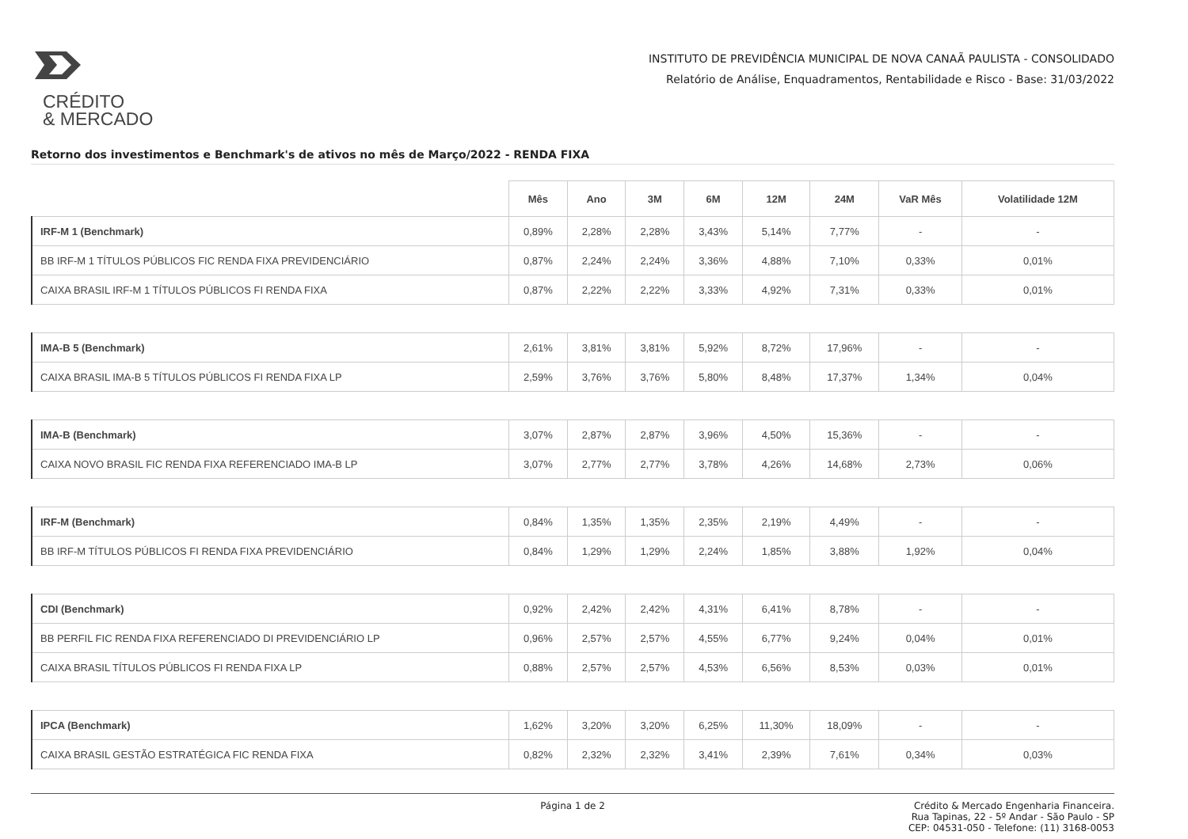CRÉDITO
& MERCADO
INSTITUTO DE PREVIDÊNCIA MUNICIPAL DE NOVA CANAÃ PAULISTA - CONSOLIDADO
Relatório de Análise, Enquadramentos, Rentabilidade e Risco - Base: 31/03/2022
Retorno dos investimentos e Benchmark's de ativos no mês de Março/2022 - RENDA FIXA
| | Mês | Ano | 3M | 6M | 12M | 24M | VaR Mês | Volatilidade 12M |
| --- | --- | --- | --- | --- | --- | --- | --- | --- |
| IRF-M 1 (Benchmark) | 0,89% | 2,28% | 2,28% | 3,43% | 5,14% | 7,77% | - | - |
| BB IRF-M 1 TÍTULOS PÚBLICOS FIC RENDA FIXA PREVIDENCIÁRIO | 0,87% | 2,24% | 2,24% | 3,36% | 4,88% | 7,10% | 0,33% | 0,01% |
| CAIXA BRASIL IRF-M 1 TÍTULOS PÚBLICOS FI RENDA FIXA | 0,87% | 2,22% | 2,22% | 3,33% | 4,92% | 7,31% | 0,33% | 0,01% |
| IMA-B 5 (Benchmark) | 2,61% | 3,81% | 3,81% | 5,92% | 8,72% | 17,96% | - | - |
| CAIXA BRASIL IMA-B 5 TÍTULOS PÚBLICOS FI RENDA FIXA LP | 2,59% | 3,76% | 3,76% | 5,80% | 8,48% | 17,37% | 1,34% | 0,04% |
| IMA-B (Benchmark) | 3,07% | 2,87% | 2,87% | 3,96% | 4,50% | 15,36% | - | - |
| CAIXA NOVO BRASIL FIC RENDA FIXA REFERENCIADO IMA-B LP | 3,07% | 2,77% | 2,77% | 3,78% | 4,26% | 14,68% | 2,73% | 0,06% |
| IRF-M (Benchmark) | 0,84% | 1,35% | 1,35% | 2,35% | 2,19% | 4,49% | - | - |
| BB IRF-M TÍTULOS PÚBLICOS FI RENDA FIXA PREVIDENCIÁRIO | 0,84% | 1,29% | 1,29% | 2,24% | 1,85% | 3,88% | 1,92% | 0,04% |
| CDI (Benchmark) | 0,92% | 2,42% | 2,42% | 4,31% | 6,41% | 8,78% | - | - |
| BB PERFIL FIC RENDA FIXA REFERENCIADO DI PREVIDENCIÁRIO LP | 0,96% | 2,57% | 2,57% | 4,55% | 6,77% | 9,24% | 0,04% | 0,01% |
| CAIXA BRASIL TÍTULOS PÚBLICOS FI RENDA FIXA LP | 0,88% | 2,57% | 2,57% | 4,53% | 6,56% | 8,53% | 0,03% | 0,01% |
| IPCA (Benchmark) | 1,62% | 3,20% | 3,20% | 6,25% | 11,30% | 18,09% | - | - |
| CAIXA BRASIL GESTÃO ESTRATÉGICA FIC RENDA FIXA | 0,82% | 2,32% | 2,32% | 3,41% | 2,39% | 7,61% | 0,34% | 0,03% |
Página 1 de 2 Crédito & Mercado Engenharia Financeira.
Rua Tapinas, 22 - 5º Andar - São Paulo - SP
CEP: 04531-050 - Telefone: (11) 3168-0053